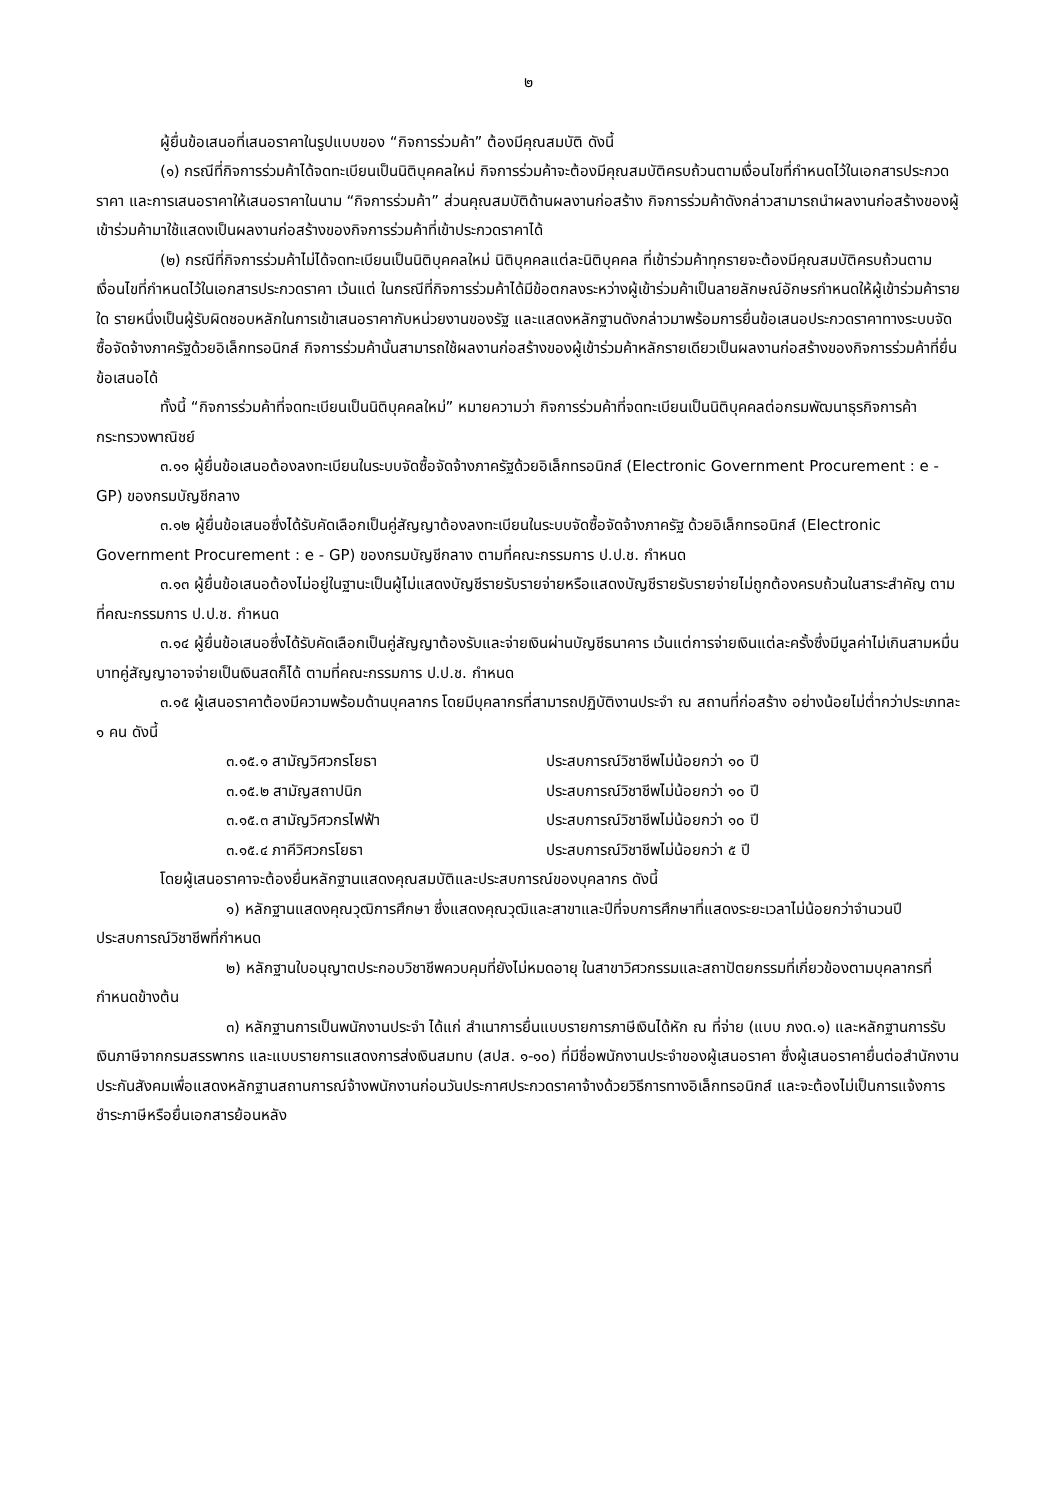๒
ผู้ยื่นข้อเสนอที่เสนอราคาในรูปแบบของ “กิจการร่วมค้า” ต้องมีคุณสมบัติ ดังนี้
(๑) กรณีที่กิจการร่วมค้าได้จดทะเบียนเป็นนิติบุคคลใหม่ กิจการร่วมค้าจะต้องมีคุณสมบัติครบถ้วนตามเงื่อนไขที่กำหนดไว้ในเอกสารประกวดราคา และการเสนอราคาให้เสนอราคาในนาม “กิจการร่วมค้า” ส่วนคุณสมบัติด้านผลงานก่อสร้าง กิจการร่วมค้าดังกล่าวสามารถนำผลงานก่อสร้างของผู้เข้าร่วมค้ามาใช้แสดงเป็นผลงานก่อสร้างของกิจการร่วมค้าที่เข้าประกวดราคาได้
(๒) กรณีที่กิจการร่วมค้าไม่ได้จดทะเบียนเป็นนิติบุคคลใหม่ นิติบุคคลแต่ละนิติบุคคล ที่เข้าร่วมค้าทุกรายจะต้องมีคุณสมบัติครบถ้วนตามเงื่อนไขที่กำหนดไว้ในเอกสารประกวดราคา เว้นแต่ ในกรณีที่กิจการร่วมค้าได้มีข้อตกลงระหว่างผู้เข้าร่วมค้าเป็นลายลักษณ์อักษรกำหนดให้ผู้เข้าร่วมค้ารายใด รายหนึ่งเป็นผู้รับผิดชอบหลักในการเข้าเสนอราคากับหน่วยงานของรัฐ และแสดงหลักฐานดังกล่าวมาพร้อมการยื่นข้อเสนอประกวดราคาทางระบบจัดซื้อจัดจ้างภาครัฐด้วยอิเล็กทรอนิกส์ กิจการร่วมค้านั้นสามารถใช้ผลงานก่อสร้างของผู้เข้าร่วมค้าหลักรายเดียวเป็นผลงานก่อสร้างของกิจการร่วมค้าที่ยื่นข้อเสนอได้
ทั้งนี้ “กิจการร่วมค้าที่จดทะเบียนเป็นนิติบุคคลใหม่” หมายความว่า กิจการร่วมค้าที่จดทะเบียนเป็นนิติบุคคลต่อกรมพัฒนาธุรกิจการค้า กระทรวงพาณิชย์
๓.๑๑ ผู้ยื่นข้อเสนอต้องลงทะเบียนในระบบจัดซื้อจัดจ้างภาครัฐด้วยอิเล็กทรอนิกส์ (Electronic Government Procurement : e - GP) ของกรมบัญชีกลาง
๓.๑๒ ผู้ยื่นข้อเสนอซึ่งได้รับคัดเลือกเป็นคู่สัญญาต้องลงทะเบียนในระบบจัดซื้อจัดจ้างภาครัฐ ด้วยอิเล็กทรอนิกส์ (Electronic Government Procurement : e - GP) ของกรมบัญชีกลาง ตามที่คณะกรรมการ ป.ป.ช. กำหนด
๓.๑๓ ผู้ยื่นข้อเสนอต้องไม่อยู่ในฐานะเป็นผู้ไม่แสดงบัญชีรายรับรายจ่ายหรือแสดงบัญชีรายรับรายจ่ายไม่ถูกต้องครบถ้วนในสาระสำคัญ ตามที่คณะกรรมการ ป.ป.ช. กำหนด
๓.๑๔ ผู้ยื่นข้อเสนอซึ่งได้รับคัดเลือกเป็นคู่สัญญาต้องรับและจ่ายเงินผ่านบัญชีธนาคาร เว้นแต่การจ่ายเงินแต่ละครั้งซึ่งมีมูลค่าไม่เกินสามหมื่นบาทคู่สัญญาอาจจ่ายเป็นเงินสดก็ได้ ตามที่คณะกรรมการ ป.ป.ช. กำหนด
๓.๑๕ ผู้เสนอราคาต้องมีความพร้อมด้านบุคลากร โดยมีบุคลากรที่สามารถปฏิบัติงานประจำ ณ สถานที่ก่อสร้าง อย่างน้อยไม่ต่ำกว่าประเภทละ ๑ คน ดังนี้
๓.๑๕.๑ สามัญวิศวกรโยธา ประสบการณ์วิชาชีพไม่น้อยกว่า ๑๐ ปี
๓.๑๕.๒ สามัญสถาปนิก ประสบการณ์วิชาชีพไม่น้อยกว่า ๑๐ ปี
๓.๑๕.๓ สามัญวิศวกรไฟฟ้า ประสบการณ์วิชาชีพไม่น้อยกว่า ๑๐ ปี
๓.๑๕.๔ ภาคีวิศวกรโยธา ประสบการณ์วิชาชีพไม่น้อยกว่า ๕ ปี
โดยผู้เสนอราคาจะต้องยื่นหลักฐานแสดงคุณสมบัติและประสบการณ์ของบุคลากร ดังนี้
๑) หลักฐานแสดงคุณวุฒิการศึกษา ซึ่งแสดงคุณวุฒิและสาขาและปีที่จบการศึกษาที่แสดงระยะเวลาไม่น้อยกว่าจำนวนปีประสบการณ์วิชาชีพที่กำหนด
๒) หลักฐานใบอนุญาตประกอบวิชาชีพควบคุมที่ยังไม่หมดอายุ ในสาขาวิศวกรรมและสถาปัตยกรรมที่เกี่ยวข้องตามบุคลากรที่กำหนดข้างต้น
๓) หลักฐานการเป็นพนักงานประจำ ได้แก่ สำเนาการยื่นแบบรายการภาษีเงินได้หัก ณ ที่จ่าย (แบบ ภงด.๑) และหลักฐานการรับเงินภาษีจากกรมสรรพากร และแบบรายการแสดงการส่งเงินสมทบ (สปส. ๑-๑๐) ที่มีชื่อพนักงานประจำของผู้เสนอราคา ซึ่งผู้เสนอราคายื่นต่อสำนักงานประกันสังคมเพื่อแสดงหลักฐานสถานการณ์จ้างพนักงานก่อนวันประกาศประกวดราคาจ้างด้วยวิธีการทางอิเล็กทรอนิกส์ และจะต้องไม่เป็นการแจ้งการชำระภาษีหรือยื่นเอกสารย้อนหลัง